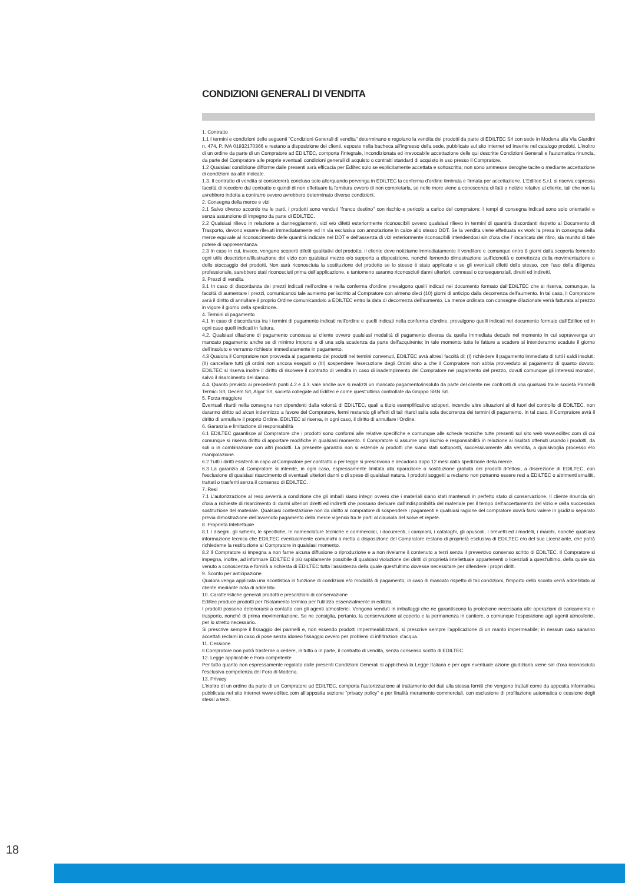CONDIZIONI GENERALI DI VENDITA
1. Contratto
1.1 I termini e condizioni delle seguenti "Condizioni Generali di vendita" determinano e regolano la vendita dei prodotti da parte di EDILTEC Srl con sede in Modena alla Via Giardini n. 474, P. IVA 01932170366 e restano a disposizione dei clienti, esposte nella bacheca all'ingresso della sede, pubblicate sul sito internet ed inserite nel catalogo prodotti. L'inoltro di un ordine da parte di un Compratore ad EDILTEC, comporta l'integrale, incondizionata ed irrevocabile accettazione delle qui descritte Condizioni Generali e l'automatica rinuncia, da parte del Compratore alle proprie eventuali condizioni generali di acquisto o contratti standard di acquisto in uso presso il Compratore.
1.2 Qualsiasi condizione difforme dalle presenti avrà efficacia per Ediltec solo se esplicitamente accettata e sottoscritta; non sono ammesse deroghe tacite o mediante accettazione di condizioni da altri indicate.
1.3. Il contratto di vendita si considererà concluso solo allorquando pervenga in EDILTEC la conferma d'ordine timbrata e firmata per accettazione. L'Ediltec S.r.l. si riserva espressa facoltà di recedere dal contratto e quindi di non effettuare la fornitura ovvero di non completarla, se nelle more viene a conoscenza di fatti o notizie relative al cliente, tali che non la avrebbero indotta a contrarre ovvero avrebbero determinato diverse condizioni.
2. Consegna della merce e vizi
2.1 Salvo diverso accordo tra le parti, i prodotti sono venduti "franco destino" con rischio e pericolo a carico del compratore; I tempi di consegna indicati sono solo orientativi e senza assunzione di impegno da parte di EDILTEC.
2.2 Qualsiasi rilievo in relazione a danneggiamenti, vizi e/o difetti esteriormente riconoscibili ovvero qualsiasi rilievo in termini di quantità discordanti rispetto al Documento di Trasporto, devono essere rilevati immediatamente ed in via esclusiva con annotazione in calce allo stesso DDT. Se la vendita viene effettuata ex work la presa in consegna della merce equivale al riconoscimento delle quantità indicate nel DDT e dell'assenza di vizi esteriormente riconoscibili intendendosi sin d'ora che l' incaricato del ritiro, sia munito di tale potere di rappresentanza.
2.3 In caso in cui, invece, vengano scoperti difetti qualitativi del prodotto, il cliente deve notiziarne immediatamente il venditore e comunque entro 8 giorni dalla scoperta fornendo ogni utile descrizione/illustrazione del vizio con qualsiasi mezzo e/o supporto a disposizione, nonché fornendo dimostrazione sull'idoneità e correttezza della movimentazione e dello stoccaggio dei prodotti. Non sarà riconosciuta la sostituzione del prodotto se lo stesso è stato applicato e se gli eventuali difetti dello stesso, con l'uso della diligenza professionale, sarebbero stati riconosciuti prima dell'applicazione, e tantomeno saranno riconosciuti danni ulteriori, connessi o consequenziali, diretti ed indiretti.
3. Prezzi di vendita
3.1 In caso di discordanza dei prezzi indicati nell'ordine e nella conferma d'ordine prevalgono quelli indicati nel documento formato dall'EDILTEC che si riserva, comunque, la facoltà di aumentare i prezzi, comunicando tale aumento per iscritto al Compratore con almeno dieci (10) giorni di anticipo dalla decorrenza dell'aumento. In tal caso, il Compratore avrà il diritto di annullare il proprio Ordine comunicandolo a EDILTEC entro la data di decorrenza dell'aumento. La merce ordinata con consegne dilazionate verrà fatturata al prezzo in vigore il giorno della spedizione.
4. Termini di pagamento
4.1 In caso di discordanza tra i termini di pagamento indicati nell'ordine e quelli indicati nella conferma d'ordine, prevalgono quelli indicati nel documento formato dall'Ediltec ed in ogni caso quelli indicati in fattura.
4.2. Qualsiasi dilazione di pagamento concessa al cliente ovvero qualsiasi modalità di pagamento diversa da quella immediata decade nel momento in cui sopravvenga un mancato pagamento anche se di minimo importo e di una sola scadenza da parte dell'acquirente; in tale momento tutte le fatture a scadere si intenderanno scadute il giorno dell'insoluto e verranno richieste immediatamente in pagamento.
4.3 Qualora il Compratore non provveda al pagamento dei prodotti nei termini convenuti, EDILTEC avrà altresì facoltà di: (I) richiedere il pagamento immediato di tutti i saldi insoluti; (II) cancellare tutti gli ordini non ancora eseguiti o (III) sospendere l'esecuzione degli Ordini sino a che il Compratore non abbia provveduto al pagamento di quanto dovuto. EDILTEC si riserva inoltre il diritto di risolvere il contratto di vendita in caso di inadempimento del Compratore nel pagamento del prezzo, dovuti comunque gli interessi moratori, salvo il risarcimento del danno.
4.4. Quanto previsto ai precedenti punti 4.2 e 4.3. vale anche ove si realizzi un mancato pagamento/insoluto da parte del cliente nei confronti di una qualsiasi tra le società Pannelli Termici Srl, Decem Srl, Algor Srl, società collegate ad Ediltec e come quest'ultima controllate da Gruppo SBN Srl.
5. Forza maggiore
Eventuali ritardi nella consegna non dipendenti dalla volontà di EDILTEC, quali a titolo esemplificativo scioperi, incendie altre situazioni al di fuori del controllo di EDILTEC, non daranno diritto ad alcun indennizzo a favore del Compratore, fermi restando gli effetti di tali ritardi sulla sola decorrenza dei termini di pagamento. In tal caso, il Compratore avrà il diritto di annullare il proprio Ordine. EDILTEC si riserva, in ogni caso, il diritto di annullare l'Ordine.
6. Garanzia e limitazione di responsabilità
6.1 EDILTEC garantisce al Compratore che i prodotti sono conformi alle relative specifiche e comunque alle schede tecniche tutte presenti sul sito web www.ediltec.com di cui comunque si riserva diritto di apportare modifiche in qualsiasi momento. Il Compratore si assume ogni rischio e responsabilità in relazione ai risultati ottenuti usando i prodotti, da soli o in combinazione con altri prodotti. La presente garanzia non si estende ai prodotti che siano stati sottoposti, successivamente alla vendita, a qualsivoglia processo e/o manipolazione.
6.2 Tutti i diritti esistenti in capo al Compratore per contratto o per legge si prescrivono e decadono dopo 12 mesi dalla spedizione della merce.
6.3 La garanzia al Compratore si intende, in ogni caso, espressamente limitata alla riparazione o sostituzione gratuita dei prodotti difettosi, a discrezione di EDILTEC, con l'esclusione di qualsiasi risarcimento di eventuali ulteriori danni o di spese di qualsiasi natura. I prodotti soggetti a reclamo non potranno essere resi a EDILTEC o altrimenti smaltiti, trattati o trasferiti senza il consenso di EDILTEC.
7. Resi
7.1 L'autorizzazione al reso avverrà a condizione che gli imballi siano integri ovvero che i materiali siano stati mantenuti in perfetto stato di conservazione. Il cliente rinuncia sin d'ora a richieste di risarcimento di danni ulteriori diretti ed indiretti che possano derivare dall'indisponibilità del materiale per il tempo dell'accertamento del vizio e della successiva sostituzione del materiale. Qualsiasi contestazione non da diritto al compratore di sospendere i pagamenti e qualsiasi ragione del compratore dovrà farsi valere in giudizio separato previa dimostrazione dell'avvenuto pagamento della merce vigendo tra le parti al clausola del solve et repete.
8. Proprietà Intellettuale
8.1 I disegni, gli schemi, le specifiche, le nomenclature tecniche e commerciali, i documenti, i campioni, i cataloghi, gli opuscoli, i brevetti ed i modelli, i marchi, nonché qualsiasi informazione tecnica che EDILTEC eventualmente comunichi o metta a disposizione del Compratore restano di proprietà esclusiva di EDILTEC e/o del suo Licenziante, che potrà richiederne la restituzione al Compratore in qualsiasi momento.
8.2 Il Compratore si impegna a non farne alcuna diffusione o riproduzione e a non rivelarne il contenuto a terzi senza il preventivo consenso scritto di EDILTEC. Il Compratore si impegna, inoltre, ad informare EDILTEC il più rapidamente possibile di qualsiasi violazione dei diritti di proprietà intellettuale appartenenti o licenziati a quest'ultimo, della quale sia venuto a conoscenza e fornirà a richiesta di EDILTEC tutta l'assistenza della quale quest'ultimo dovesse necessitare per difendere i propri diritti.
9. Sconto per anticipazione
Qualora venga applicata una scontistica in funzione di condizioni e/o modalità di pagamento, in caso di mancato rispetto di tali condizioni, l'importo dello sconto verrà addebitato al cliente mediante nota di addebito.
10. Caratteristiche generali prodotti e prescrizioni di conservazione
Ediltec produce prodotti per l'isolamento termico per l'utilizzo essenzialmente in edilizia.
I prodotti possono deteriorarsi a contatto con gli agenti atmosferici. Vengono venduti in imballaggi che ne garantiscono la protezione necessaria alle operazioni di caricamento e trasporto, nonché di prima movimentazione. Se ne consiglia, pertanto, la conservazione al coperto e la permanenza in cantiere, o comunque l'esposizione agli agenti atmosferici, per lo stretto necessario.
Si prescrive sempre il fissaggio dei pannelli e, non essendo prodotti impermeabilizzanti, si prescrive sempre l'applicazione di un manto impermeabile; in nessun caso saranno accettati reclami in caso di pose senza idoneo fissaggio ovvero per problemi di infiltrazioni d'acqua.
11. Cessione
Il Compratore non potrà trasferire o cedere, in tutto o in parte, il contratto di vendita, senza consenso scritto di EDILTEC.
12. Legge applicabile e Foro competente
Per tutto quanto non espressamente regolato dalle presenti Condizioni Generali si applicherà la Legge Italiana e per ogni eventuale azione giudiziaria viene sin d'ora riconosciuta l'esclusiva competenza del Foro di Modena.
13. Privacy
L'inoltro di un ordine da parte di un Compratore ad EDILTEC, comporta l'autorizzazione al trattamento dei dati alla stessa forniti che vengono trattati come da apposita informativa pubblicata nel sito internet www.ediltec.com all'apposita sezione "privacy policy" e per finalità meramente commerciali, con esclusione di profilazione automatica o cessione degli stessi a terzi.
18